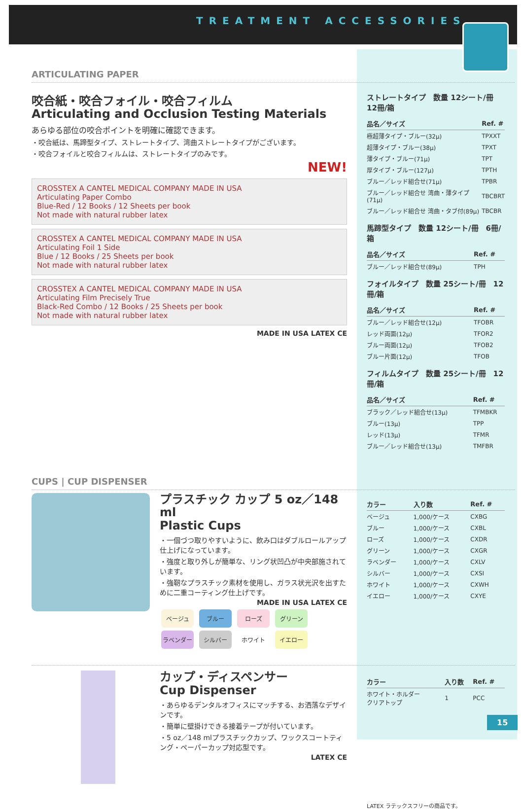TREATMENT ACCESSORIES
ARTICULATING PAPER
咬合紙・咬合フォイル・咬合フィルム
Articulating and Occlusion Testing Materials
あらゆる部位の咬合ポイントを明確に確認できます。
・咬合紙は、馬蹄型タイプ、ストレートタイプ、湾曲ストレートタイプがございます。
・咬合フォイルと咬合フィルムは、ストレートタイプのみです。
NEW!
CROSSTEX A CANTEL MEDICAL COMPANY MADE IN USA
Articulating Paper Combo
Blue-Red / 12 Books / 12 Sheets per book
Not made with natural rubber latex
CROSSTEX A CANTEL MEDICAL COMPANY MADE IN USA
Articulating Foil 1 Side
Blue / 12 Books / 25 Sheets per book
Not made with natural rubber latex
CROSSTEX A CANTEL MEDICAL COMPANY MADE IN USA
Articulating Film Precisely True
Black-Red Combo / 12 Books / 25 Sheets per book
Not made with natural rubber latex
MADE IN USA LATEX CE
ストレートタイプ　数量 12シート/冊　12冊/箱
| 品名／サイズ | Ref. # |
| --- | --- |
| 極超薄タイプ・ブルー(32μ) | TPXXT |
| 超薄タイプ・ブルー(38μ) | TPXT |
| 薄タイプ・ブルー(71μ) | TPT |
| 厚タイプ・ブルー(127μ) | TPTH |
| ブルー／レッド組合せ(71μ) | TPBR |
| ブルー／レッド組合せ 湾曲・薄タイプ(71μ) | TBCBRT |
| ブルー／レッド組合せ 湾曲・タブ付(89μ) | TBCBR |
馬蹄型タイプ　数量 12シート/冊　6冊/箱
| 品名／サイズ | Ref. # |
| --- | --- |
| ブルー／レッド組合せ(89μ) | TPH |
フォイルタイプ　数量 25シート/冊　12冊/箱
| 品名／サイズ | Ref. # |
| --- | --- |
| ブルー／レッド組合せ(12μ) | TFOBR |
| レッド両面(12μ) | TFOR2 |
| ブルー両面(12μ) | TFOB2 |
| ブルー片面(12μ) | TFOB |
フィルムタイプ　数量 25シート/冊　12冊/箱
| 品名／サイズ | Ref. # |
| --- | --- |
| ブラック／レッド組合せ(13μ) | TFMBKR |
| ブルー(13μ) | TPP |
| レッド(13μ) | TFMR |
| ブルー／レッド組合せ(13μ) | TMFBR |
CUPS | CUP DISPENSER
プラスチック カップ 5 oz／148 ml
Plastic Cups
・一個づつ取りやすいように、飲み口はダブルロールアップ仕上げになっています。
・強度と取り外しが簡単な、リング状凹凸が中央部施されています。
・強靭なプラスチック素材を使用し、ガラス状光沢を出すために二重コーティング仕上げです。
MADE IN USA LATEX CE
ベージュ ブルー ローズ グリーン
ラベンダー シルバー ホワイト イエロー
| カラー | 入り数 | Ref. # |
| --- | --- | --- |
| ベージュ | 1,000/ケース | CXBG |
| ブルー | 1,000/ケース | CXBL |
| ローズ | 1,000/ケース | CXDR |
| グリーン | 1,000/ケース | CXGR |
| ラベンダー | 1,000/ケース | CXLV |
| シルバー | 1,000/ケース | CXSI |
| ホワイト | 1,000/ケース | CXWH |
| イエロー | 1,000/ケース | CXYE |
カップ・ディスペンサー
Cup Dispenser
・あらゆるデンタルオフィスにマッチする、お洒落なデザインです。
・簡単に壁掛けできる接着テープが付いています。
・5 oz／148 mlプラスチックカップ、ワックスコートティング・ペーパーカップ対応型です。
LATEX CE
| カラー | 入り数 | Ref. # |
| --- | --- | --- |
| ホワイト・ホルダー クリアトップ | 1 | PCC |
LATEX ラテックスフリーの商品です。
15